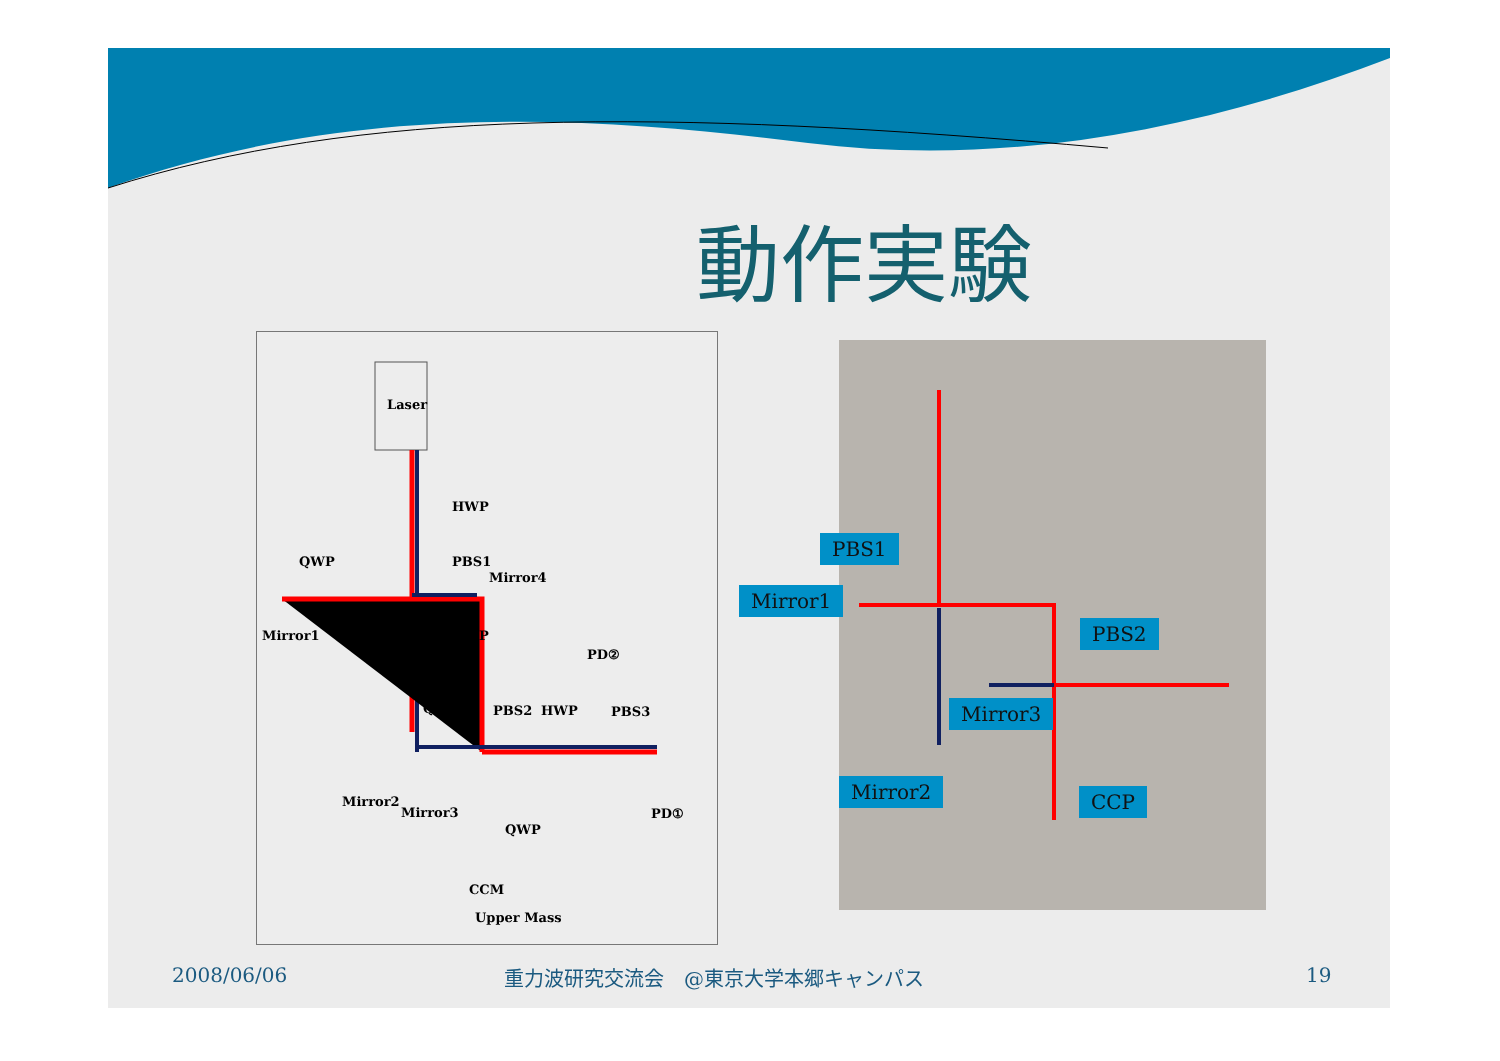動作実験
Laser
HWP
QWP PBS1
Mirror4
Mirror1 QWP
PD②
QWP PBS2 HWP PBS3
Mirror2
Mirror3 PD①
QWP
CCM
Upper Mass
PBS1
Mirror1
PBS2
Mirror3
Mirror2 CCP
2008/06/06 重力波研究交流会　@東京大学本郷キャンパス 19